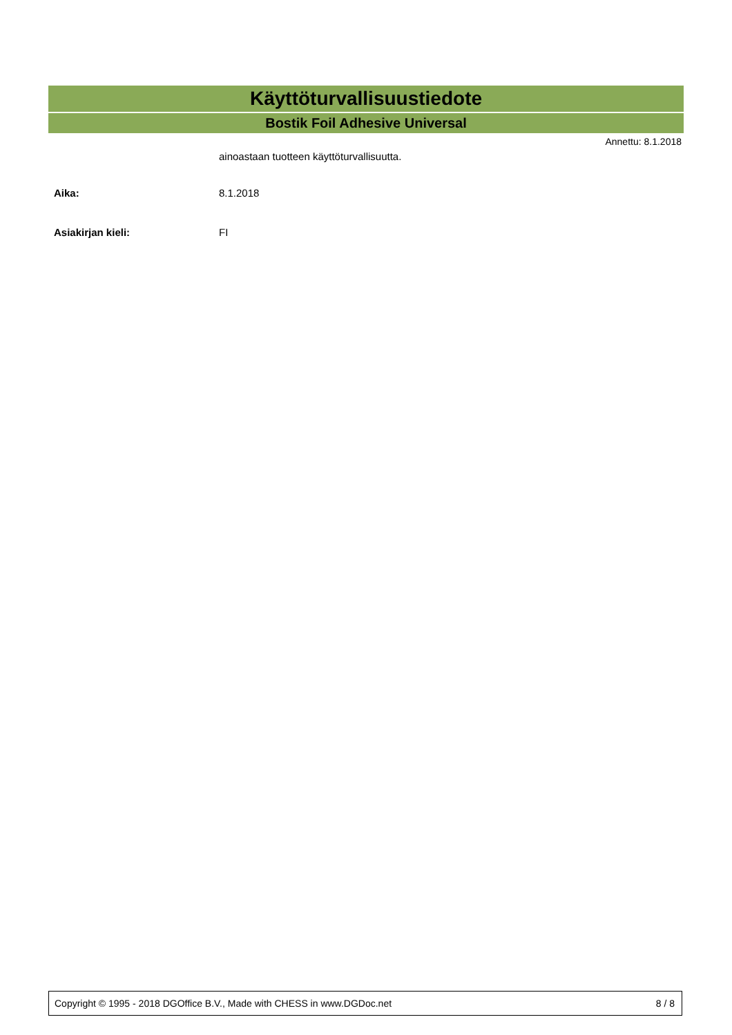Käyttöturvallisuustiedote
Bostik Foil Adhesive Universal
Annettu: 8.1.2018
ainoastaan tuotteen käyttöturvallisuutta.
Aika: 8.1.2018
Asiakirjan kieli: FI
Copyright © 1995 - 2018 DGOffice B.V., Made with CHESS in www.DGDoc.net 8 / 8